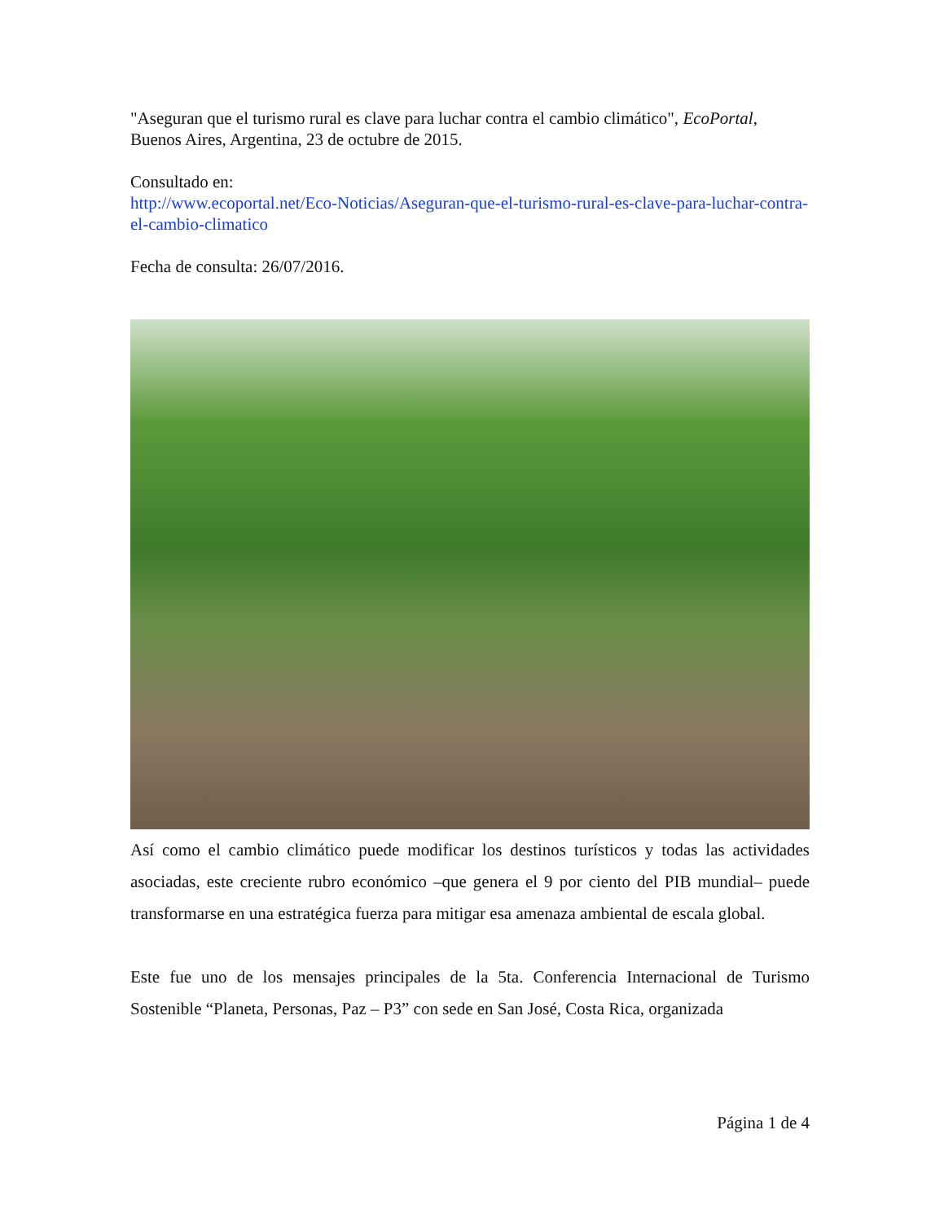"Aseguran que el turismo rural es clave para luchar contra el cambio climático", EcoPortal, Buenos Aires, Argentina, 23 de octubre de 2015.
Consultado en:
http://www.ecoportal.net/Eco-Noticias/Aseguran-que-el-turismo-rural-es-clave-para-luchar-contra-el-cambio-climatico
Fecha de consulta: 26/07/2016.
Así como el cambio climático puede modificar los destinos turísticos y todas las actividades asociadas, este creciente rubro económico –que genera el 9 por ciento del PIB mundial– puede transformarse en una estratégica fuerza para mitigar esa amenaza ambiental de escala global.
Este fue uno de los mensajes principales de la 5ta. Conferencia Internacional de Turismo Sostenible “Planeta, Personas, Paz – P3” con sede en San José, Costa Rica, organizada
Página 1 de 4